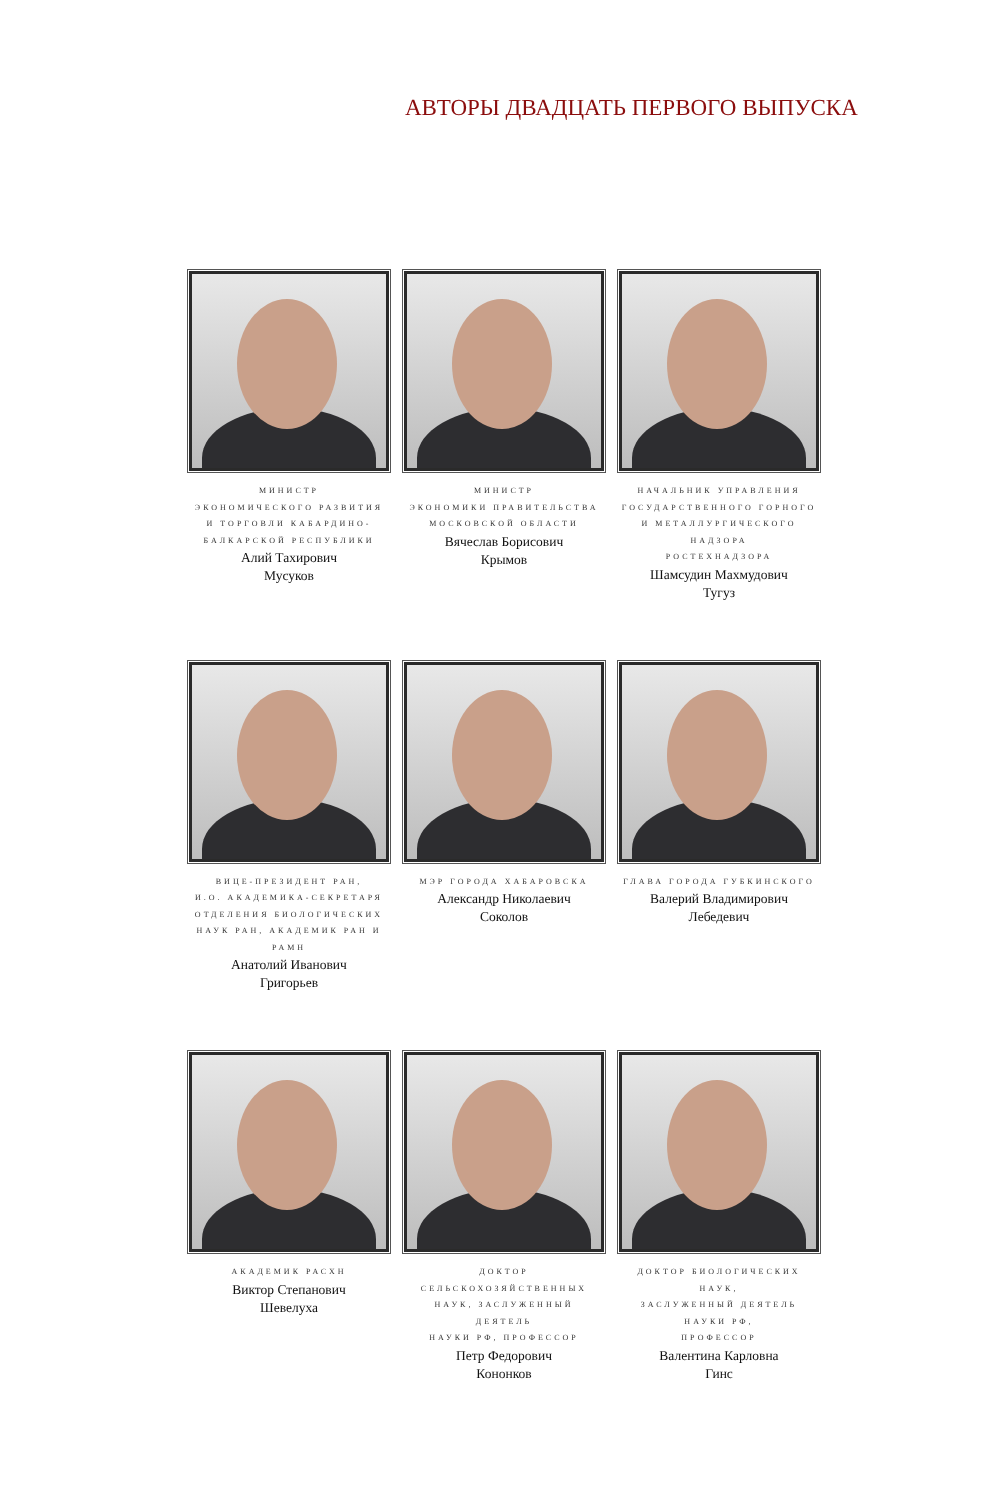АВТОРЫ ДВАДЦАТЬ ПЕРВОГО ВЫПУСКА
МИНИСТР
ЭКОНОМИЧЕСКОГО РАЗВИТИЯ
И ТОРГОВЛИ КАБАРДИНО-
БАЛКАРСКОЙ РЕСПУБЛИКИ
Алий Тахирович
Мусуков
МИНИСТР
ЭКОНОМИКИ ПРАВИТЕЛЬСТВА
МОСКОВСКОЙ ОБЛАСТИ
Вячеслав Борисович
Крымов
НАЧАЛЬНИК УПРАВЛЕНИЯ
ГОСУДАРСТВЕННОГО ГОРНОГО
И МЕТАЛЛУРГИЧЕСКОГО НАДЗОРА
РОСТЕХНАДЗОРА
Шамсудин Махмудович
Тугуз
ВИЦЕ-ПРЕЗИДЕНТ РАН,
И.О. АКАДЕМИКА-СЕКРЕТАРЯ
ОТДЕЛЕНИЯ БИОЛОГИЧЕСКИХ
НАУК РАН, АКАДЕМИК РАН И РАМН
Анатолий Иванович
Григорьев
МЭР ГОРОДА ХАБАРОВСКА
Александр Николаевич
Соколов
ГЛАВА ГОРОДА ГУБКИНСКОГО
Валерий Владимирович
Лебедевич
АКАДЕМИК РАСХН
Виктор Степанович
Шевелуха
ДОКТОР СЕЛЬСКОХОЗЯЙСТВЕННЫХ
НАУК, ЗАСЛУЖЕННЫЙ ДЕЯТЕЛЬ
НАУКИ РФ, ПРОФЕССОР
Петр Федорович
Кононков
ДОКТОР БИОЛОГИЧЕСКИХ НАУК,
ЗАСЛУЖЕННЫЙ ДЕЯТЕЛЬ НАУКИ РФ,
ПРОФЕССОР
Валентина Карловна
Гинс